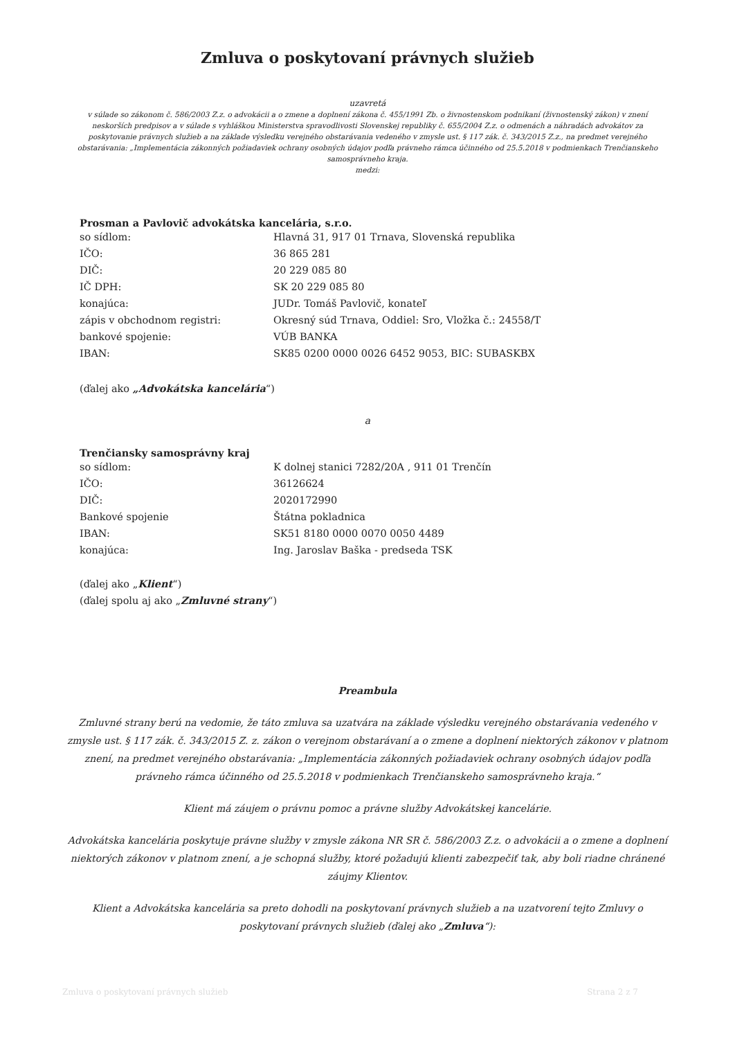Zmluva o poskytovaní právnych služieb
uzavretá
v súlade so zákonom č. 586/2003 Z.z. o advokácii a o zmene a doplnení zákona č. 455/1991 Zb. o živnostenskom podnikaní (živnostenský zákon) v znení neskorších predpisov a v súlade s vyhláškou Ministerstva spravodlivosti Slovenskej republiky č. 655/2004 Z.z. o odmenách a náhradách advokátov za poskytovanie právnych služieb a na základe výsledku verejného obstarávania vedeného v zmysle ust. § 117 zák. č. 343/2015 Z.z., na predmet verejného obstarávania: „Implementácia zákonných požiadaviek ochrany osobných údajov podľa právneho rámca účinného od 25.5.2018 v podmienkach Trenčianskeho samosprávneho kraja.
medzi:
Prosman a Pavlovič advokátska kancelária, s.r.o.
so sídlom: Hlavná 31, 917 01 Trnava, Slovenská republika
IČO: 36 865 281
DIČ: 20 229 085 80
IČ DPH: SK 20 229 085 80
konajúca: JUDr. Tomáš Pavlovič, konateľ
zápis v obchodnom registri: Okresný súd Trnava, Oddiel: Sro, Vložka č.: 24558/T
bankové spojenie: VÚB BANKA
IBAN: SK85 0200 0000 0026 6452 9053, BIC: SUBASKBX
(ďalej ako „Advokátska kancelária“)
a
Trenčiansky samosprávny kraj
so sídlom: K dolnej stanici 7282/20A , 911 01 Trenčín
IČO: 36126624
DIČ: 2020172990
Bankové spojenie Štátna pokladnica
IBAN: SK51 8180 0000 0070 0050 4489
konajúca: Ing. Jaroslav Baška - predseda TSK
(ďalej ako „Klient“)
(ďalej spolu aj ako „Zmluvné strany“)
Preambula
Zmluvné strany berú na vedomie, že táto zmluva sa uzatvára na základe výsledku verejného obstarávania vedeného v zmysle ust. § 117 zák. č. 343/2015 Z. z. zákon o verejnom obstarávaní a o zmene a doplnení niektorých zákonov v platnom znení, na predmet verejného obstarávania: „Implementácia zákonných požiadaviek ochrany osobných údajov podľa právneho rámca účinného od 25.5.2018 v podmienkach Trenčianskeho samosprávneho kraja.“
Klient má záujem o právnu pomoc a právne služby Advokátskej kancelárie.
Advokátska kancelária poskytuje právne služby v zmysle zákona NR SR č. 586/2003 Z.z. o advokácii a o zmene a doplnení niektorých zákonov v platnom znení, a je schopná služby, ktoré požadujú klienti zabezpečiť tak, aby boli riadne chránené záujmy Klientov.
Klient a Advokátska kancelária sa preto dohodli na poskytovaní právnych služieb a na uzatvorení tejto Zmluvy o poskytovaní právnych služieb (ďalej ako „Zmluva“):
Zmluva o poskytovaní právnych služieb Strana 2 z 7